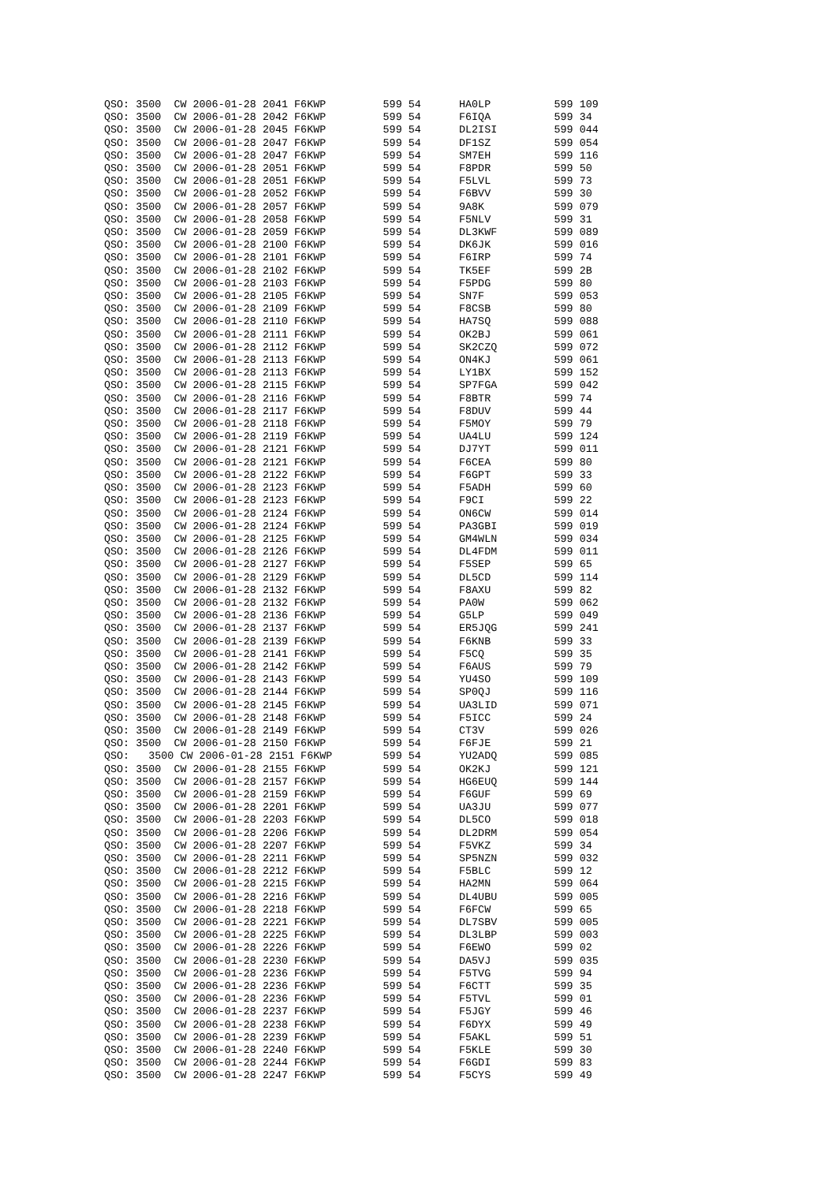QSO: 3500  CW 2006-01-28 2041 F6KWP         599 54      HA0LP          599 109
QSO: 3500  CW 2006-01-28 2042 F6KWP         599 54      F6IQA          599 34
QSO: 3500  CW 2006-01-28 2045 F6KWP         599 54      DL2ISI         599 044
QSO: 3500  CW 2006-01-28 2047 F6KWP         599 54      DF1SZ          599 054
QSO: 3500  CW 2006-01-28 2047 F6KWP         599 54      SM7EH          599 116
QSO: 3500  CW 2006-01-28 2051 F6KWP         599 54      F8PDR          599 50
QSO: 3500  CW 2006-01-28 2051 F6KWP         599 54      F5LVL          599 73
QSO: 3500  CW 2006-01-28 2052 F6KWP         599 54      F6BVV          599 30
QSO: 3500  CW 2006-01-28 2057 F6KWP         599 54      9A8K           599 079
QSO: 3500  CW 2006-01-28 2058 F6KWP         599 54      F5NLV          599 31
QSO: 3500  CW 2006-01-28 2059 F6KWP         599 54      DL3KWF         599 089
QSO: 3500  CW 2006-01-28 2100 F6KWP         599 54      DK6JK          599 016
QSO: 3500  CW 2006-01-28 2101 F6KWP         599 54      F6IRP          599 74
QSO: 3500  CW 2006-01-28 2102 F6KWP         599 54      TK5EF          599 2B
QSO: 3500  CW 2006-01-28 2103 F6KWP         599 54      F5PDG          599 80
QSO: 3500  CW 2006-01-28 2105 F6KWP         599 54      SN7F           599 053
QSO: 3500  CW 2006-01-28 2109 F6KWP         599 54      F8CSB          599 80
QSO: 3500  CW 2006-01-28 2110 F6KWP         599 54      HA7SQ          599 088
QSO: 3500  CW 2006-01-28 2111 F6KWP         599 54      OK2BJ          599 061
QSO: 3500  CW 2006-01-28 2112 F6KWP         599 54      SK2CZQ         599 072
QSO: 3500  CW 2006-01-28 2113 F6KWP         599 54      ON4KJ          599 061
QSO: 3500  CW 2006-01-28 2113 F6KWP         599 54      LY1BX          599 152
QSO: 3500  CW 2006-01-28 2115 F6KWP         599 54      SP7FGA         599 042
QSO: 3500  CW 2006-01-28 2116 F6KWP         599 54      F8BTR          599 74
QSO: 3500  CW 2006-01-28 2117 F6KWP         599 54      F8DUV          599 44
QSO: 3500  CW 2006-01-28 2118 F6KWP         599 54      F5MOY          599 79
QSO: 3500  CW 2006-01-28 2119 F6KWP         599 54      UA4LU          599 124
QSO: 3500  CW 2006-01-28 2121 F6KWP         599 54      DJ7YT          599 011
QSO: 3500  CW 2006-01-28 2121 F6KWP         599 54      F6CEA          599 80
QSO: 3500  CW 2006-01-28 2122 F6KWP         599 54      F6GPT          599 33
QSO: 3500  CW 2006-01-28 2123 F6KWP         599 54      F5ADH          599 60
QSO: 3500  CW 2006-01-28 2123 F6KWP         599 54      F9CI           599 22
QSO: 3500  CW 2006-01-28 2124 F6KWP         599 54      ON6CW          599 014
QSO: 3500  CW 2006-01-28 2124 F6KWP         599 54      PA3GBI         599 019
QSO: 3500  CW 2006-01-28 2125 F6KWP         599 54      GM4WLN         599 034
QSO: 3500  CW 2006-01-28 2126 F6KWP         599 54      DL4FDM         599 011
QSO: 3500  CW 2006-01-28 2127 F6KWP         599 54      F5SEP          599 65
QSO: 3500  CW 2006-01-28 2129 F6KWP         599 54      DL5CD          599 114
QSO: 3500  CW 2006-01-28 2132 F6KWP         599 54      F8AXU          599 82
QSO: 3500  CW 2006-01-28 2132 F6KWP         599 54      PA0W           599 062
QSO: 3500  CW 2006-01-28 2136 F6KWP         599 54      G5LP           599 049
QSO: 3500  CW 2006-01-28 2137 F6KWP         599 54      ER5JQG         599 241
QSO: 3500  CW 2006-01-28 2139 F6KWP         599 54      F6KNB          599 33
QSO: 3500  CW 2006-01-28 2141 F6KWP         599 54      F5CQ           599 35
QSO: 3500  CW 2006-01-28 2142 F6KWP         599 54      F6AUS          599 79
QSO: 3500  CW 2006-01-28 2143 F6KWP         599 54      YU4SO          599 109
QSO: 3500  CW 2006-01-28 2144 F6KWP         599 54      SP0QJ          599 116
QSO: 3500  CW 2006-01-28 2145 F6KWP         599 54      UA3LID         599 071
QSO: 3500  CW 2006-01-28 2148 F6KWP         599 54      F5ICC          599 24
QSO: 3500  CW 2006-01-28 2149 F6KWP         599 54      CT3V           599 026
QSO: 3500  CW 2006-01-28 2150 F6KWP         599 54      F6FJE          599 21
QSO:   3500 CW 2006-01-28 2151 F6KWP        599 54      YU2ADQ         599 085
QSO: 3500  CW 2006-01-28 2155 F6KWP         599 54      OK2KJ          599 121
QSO: 3500  CW 2006-01-28 2157 F6KWP         599 54      HG6EUQ         599 144
QSO: 3500  CW 2006-01-28 2159 F6KWP         599 54      F6GUF          599 69
QSO: 3500  CW 2006-01-28 2201 F6KWP         599 54      UA3JU          599 077
QSO: 3500  CW 2006-01-28 2203 F6KWP         599 54      DL5CO          599 018
QSO: 3500  CW 2006-01-28 2206 F6KWP         599 54      DL2DRM         599 054
QSO: 3500  CW 2006-01-28 2207 F6KWP         599 54      F5VKZ          599 34
QSO: 3500  CW 2006-01-28 2211 F6KWP         599 54      SP5NZN         599 032
QSO: 3500  CW 2006-01-28 2212 F6KWP         599 54      F5BLC          599 12
QSO: 3500  CW 2006-01-28 2215 F6KWP         599 54      HA2MN          599 064
QSO: 3500  CW 2006-01-28 2216 F6KWP         599 54      DL4UBU         599 005
QSO: 3500  CW 2006-01-28 2218 F6KWP         599 54      F6FCW          599 65
QSO: 3500  CW 2006-01-28 2221 F6KWP         599 54      DL7SBV         599 005
QSO: 3500  CW 2006-01-28 2225 F6KWP         599 54      DL3LBP         599 003
QSO: 3500  CW 2006-01-28 2226 F6KWP         599 54      F6EWO          599 02
QSO: 3500  CW 2006-01-28 2230 F6KWP         599 54      DA5VJ          599 035
QSO: 3500  CW 2006-01-28 2236 F6KWP         599 54      F5TVG          599 94
QSO: 3500  CW 2006-01-28 2236 F6KWP         599 54      F6CTT          599 35
QSO: 3500  CW 2006-01-28 2236 F6KWP         599 54      F5TVL          599 01
QSO: 3500  CW 2006-01-28 2237 F6KWP         599 54      F5JGY          599 46
QSO: 3500  CW 2006-01-28 2238 F6KWP         599 54      F6DYX          599 49
QSO: 3500  CW 2006-01-28 2239 F6KWP         599 54      F5AKL          599 51
QSO: 3500  CW 2006-01-28 2240 F6KWP         599 54      F5KLE          599 30
QSO: 3500  CW 2006-01-28 2244 F6KWP         599 54      F6GDI          599 83
QSO: 3500  CW 2006-01-28 2247 F6KWP         599 54      F5CYS          599 49